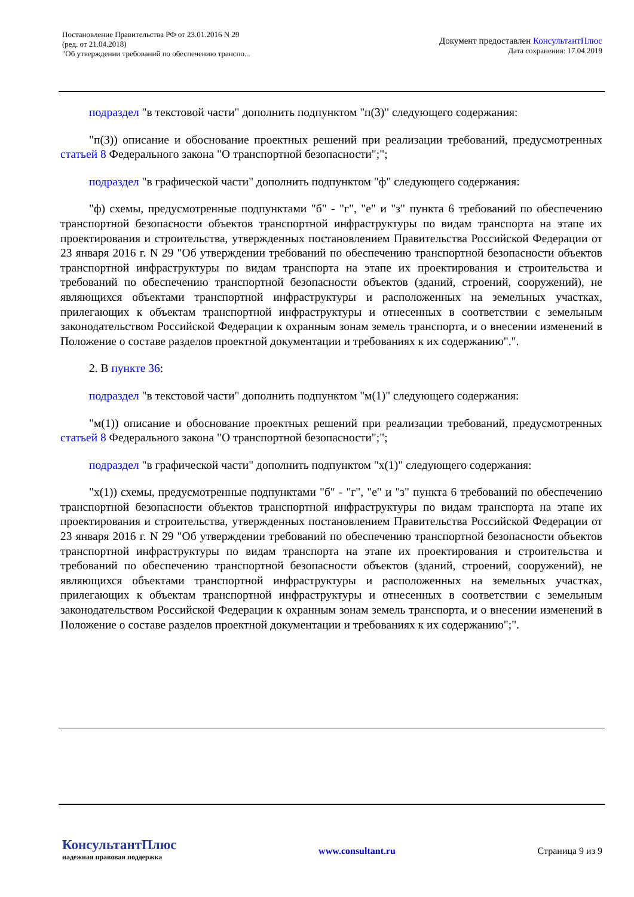Постановление Правительства РФ от 23.01.2016 N 29
(ред. от 21.04.2018)
"Об утверждении требований по обеспечению транспо...
Документ предоставлен КонсультантПлюс
Дата сохранения: 17.04.2019
подраздел "в текстовой части" дополнить подпунктом "п(3)" следующего содержания:
"п(3)) описание и обоснование проектных решений при реализации требований, предусмотренных статьей 8 Федерального закона "О транспортной безопасности";";
подраздел "в графической части" дополнить подпунктом "ф" следующего содержания:
"ф) схемы, предусмотренные подпунктами "б" - "г", "е" и "з" пункта 6 требований по обеспечению транспортной безопасности объектов транспортной инфраструктуры по видам транспорта на этапе их проектирования и строительства, утвержденных постановлением Правительства Российской Федерации от 23 января 2016 г. N 29 "Об утверждении требований по обеспечению транспортной безопасности объектов транспортной инфраструктуры по видам транспорта на этапе их проектирования и строительства и требований по обеспечению транспортной безопасности объектов (зданий, строений, сооружений), не являющихся объектами транспортной инфраструктуры и расположенных на земельных участках, прилегающих к объектам транспортной инфраструктуры и отнесенных в соответствии с земельным законодательством Российской Федерации к охранным зонам земель транспорта, и о внесении изменений в Положение о составе разделов проектной документации и требованиях к их содержанию".".
2. В пункте 36:
подраздел "в текстовой части" дополнить подпунктом "м(1)" следующего содержания:
"м(1)) описание и обоснование проектных решений при реализации требований, предусмотренных статьей 8 Федерального закона "О транспортной безопасности";";
подраздел "в графической части" дополнить подпунктом "х(1)" следующего содержания:
"х(1)) схемы, предусмотренные подпунктами "б" - "г", "е" и "з" пункта 6 требований по обеспечению транспортной безопасности объектов транспортной инфраструктуры по видам транспорта на этапе их проектирования и строительства, утвержденных постановлением Правительства Российской Федерации от 23 января 2016 г. N 29 "Об утверждении требований по обеспечению транспортной безопасности объектов транспортной инфраструктуры по видам транспорта на этапе их проектирования и строительства и требований по обеспечению транспортной безопасности объектов (зданий, строений, сооружений), не являющихся объектами транспортной инфраструктуры и расположенных на земельных участках, прилегающих к объектам транспортной инфраструктуры и отнесенных в соответствии с земельным законодательством Российской Федерации к охранным зонам земель транспорта, и о внесении изменений в Положение о составе разделов проектной документации и требованиях к их содержанию";".
КонсультантПлюс
надежная правовая поддержка
www.consultant.ru Страница 9 из 9